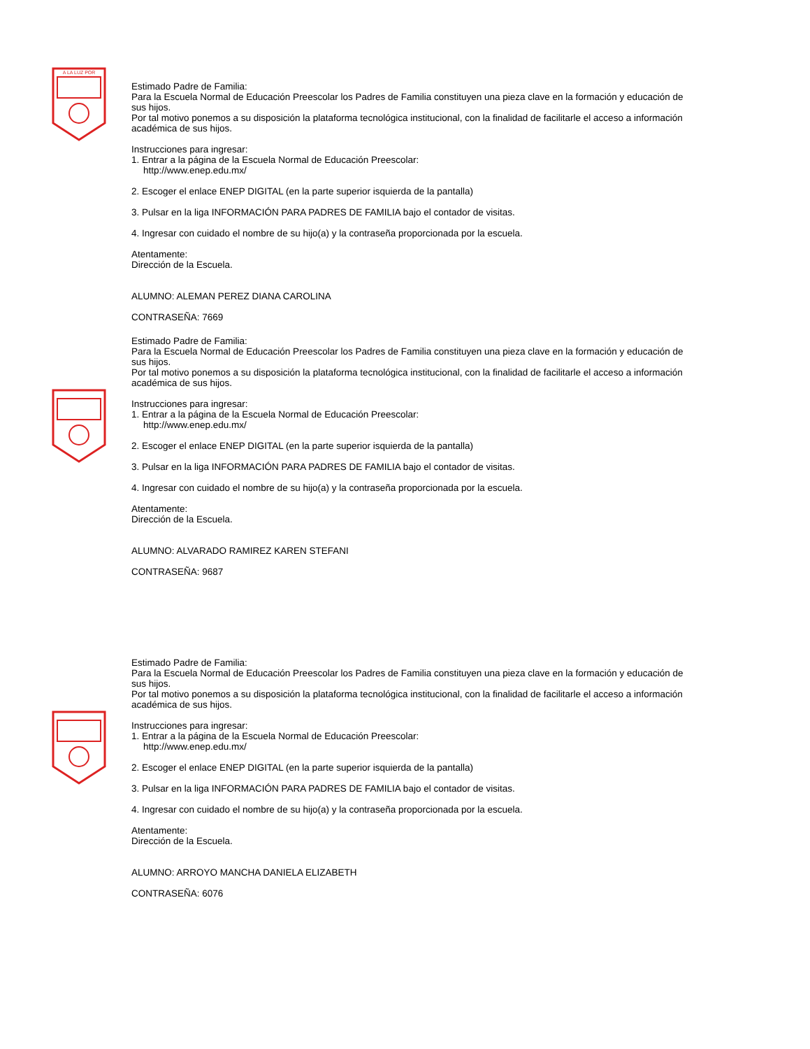A LA LUZ POR
Estimado Padre de Familia:
Para la Escuela Normal de Educación Preescolar los Padres de Familia constituyen una pieza clave en la formación y educación de sus hijos.
Por tal motivo ponemos a su disposición la plataforma tecnológica institucional, con la finalidad de facilitarle el acceso a información académica de sus hijos.
Instrucciones para ingresar:
1. Entrar a la página de la Escuela Normal de Educación Preescolar:
http://www.enep.edu.mx/
2. Escoger el enlace ENEP DIGITAL (en la parte superior isquierda de la pantalla)
3. Pulsar en la liga INFORMACIÓN PARA PADRES DE FAMILIA bajo el contador de visitas.
4. Ingresar con cuidado el nombre de su hijo(a) y la contraseña proporcionada por la escuela.
Atentamente:
Dirección de la Escuela.
ALUMNO: ALEMAN PEREZ DIANA CAROLINA
CONTRASEÑA: 7669
Estimado Padre de Familia:
Para la Escuela Normal de Educación Preescolar los Padres de Familia constituyen una pieza clave en la formación y educación de sus hijos.
Por tal motivo ponemos a su disposición la plataforma tecnológica institucional, con la finalidad de facilitarle el acceso a información académica de sus hijos.
Instrucciones para ingresar:
1. Entrar a la página de la Escuela Normal de Educación Preescolar:
http://www.enep.edu.mx/
2. Escoger el enlace ENEP DIGITAL (en la parte superior isquierda de la pantalla)
3. Pulsar en la liga INFORMACIÓN PARA PADRES DE FAMILIA bajo el contador de visitas.
4. Ingresar con cuidado el nombre de su hijo(a) y la contraseña proporcionada por la escuela.
Atentamente:
Dirección de la Escuela.
ALUMNO: ALVARADO RAMIREZ KAREN STEFANI
CONTRASEÑA: 9687
Estimado Padre de Familia:
Para la Escuela Normal de Educación Preescolar los Padres de Familia constituyen una pieza clave en la formación y educación de sus hijos.
Por tal motivo ponemos a su disposición la plataforma tecnológica institucional, con la finalidad de facilitarle el acceso a información académica de sus hijos.
Instrucciones para ingresar:
1. Entrar a la página de la Escuela Normal de Educación Preescolar:
http://www.enep.edu.mx/
2. Escoger el enlace ENEP DIGITAL (en la parte superior isquierda de la pantalla)
3. Pulsar en la liga INFORMACIÓN PARA PADRES DE FAMILIA bajo el contador de visitas.
4. Ingresar con cuidado el nombre de su hijo(a) y la contraseña proporcionada por la escuela.
Atentamente:
Dirección de la Escuela.
ALUMNO: ARROYO MANCHA DANIELA ELIZABETH
CONTRASEÑA: 6076